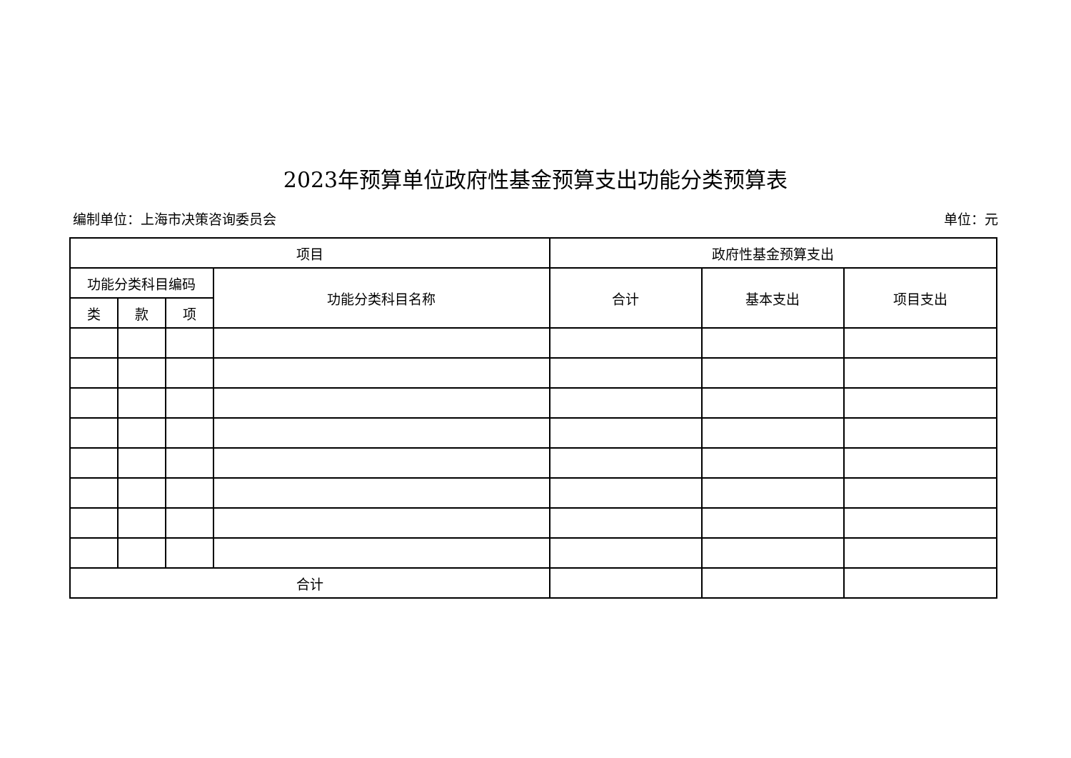2023年预算单位政府性基金预算支出功能分类预算表
编制单位：上海市决策咨询委员会 单位：元
| 项目 | | | | 政府性基金预算支出 | | |
| --- | --- | --- | --- | --- | --- | --- |
| 功能分类科目编码 | | | 功能分类科目名称 | 合计 | 基本支出 | 项目支出 |
| 类 | 款 | 项 | | | | |
| 合计 | | | | | | |